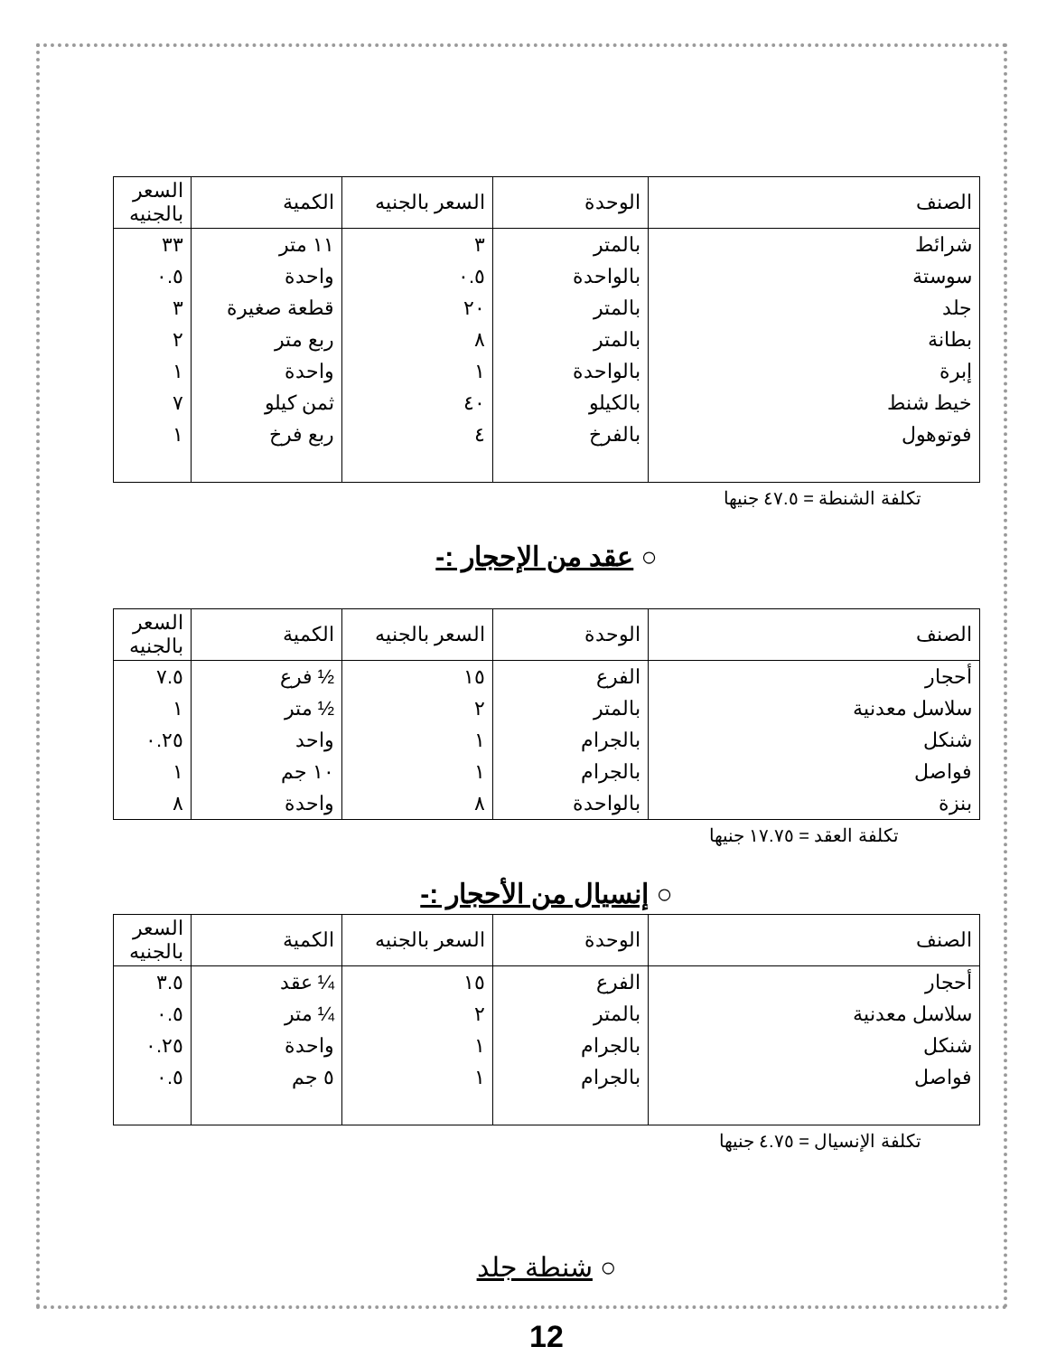| الصنف | الوحدة | السعر بالجنيه | الكمية | السعر بالجنيه |
| --- | --- | --- | --- | --- |
| شرائط | بالمتر | ٣ | ١١ متر | ٣٣ |
| سوستة | بالواحدة | ٠.٥ | واحدة | ٠.٥ |
| جلد | بالمتر | ٢٠ | قطعة صغيرة | ٣ |
| بطانة | بالمتر | ٨ | ربع متر | ٢ |
| إبرة | بالواحدة | ١ | واحدة | ١ |
| خيط شنط | بالكيلو | ٤٠ | ثمن كيلو | ٧ |
| فوتوهول | بالفرخ | ٤ | ربع فرخ | ١ |
تكلفة الشنطة = ٤٧.٥ جنيها
○ عقد من الإحجار :-
| الصنف | الوحدة | السعر بالجنيه | الكمية | السعر بالجنيه |
| --- | --- | --- | --- | --- |
| أحجار | الفرع | ١٥ | ½ فرع | ٧.٥ |
| سلاسل معدنية | بالمتر | ٢ | ½ متر | ١ |
| شنكل | بالجرام | ١ | واحد | ٠.٢٥ |
| فواصل | بالجرام | ١ | ١٠ جم | ١ |
| بنزة | بالواحدة | ٨ | واحدة | ٨ |
تكلفة العقد = ١٧.٧٥ جنيها
○ إنسيال من الأحجار :-
| الصنف | الوحدة | السعر بالجنيه | الكمية | السعر بالجنيه |
| --- | --- | --- | --- | --- |
| أحجار | الفرع | ١٥ | ¼ عقد | ٣.٥ |
| سلاسل معدنية | بالمتر | ٢ | ¼ متر | ٠.٥ |
| شنكل | بالجرام | ١ | واحدة | ٠.٢٥ |
| فواصل | بالجرام | ١ | ٥ جم | ٠.٥ |
تكلفة الإنسيال = ٤.٧٥ جنيها
○ شنطة جلد
12